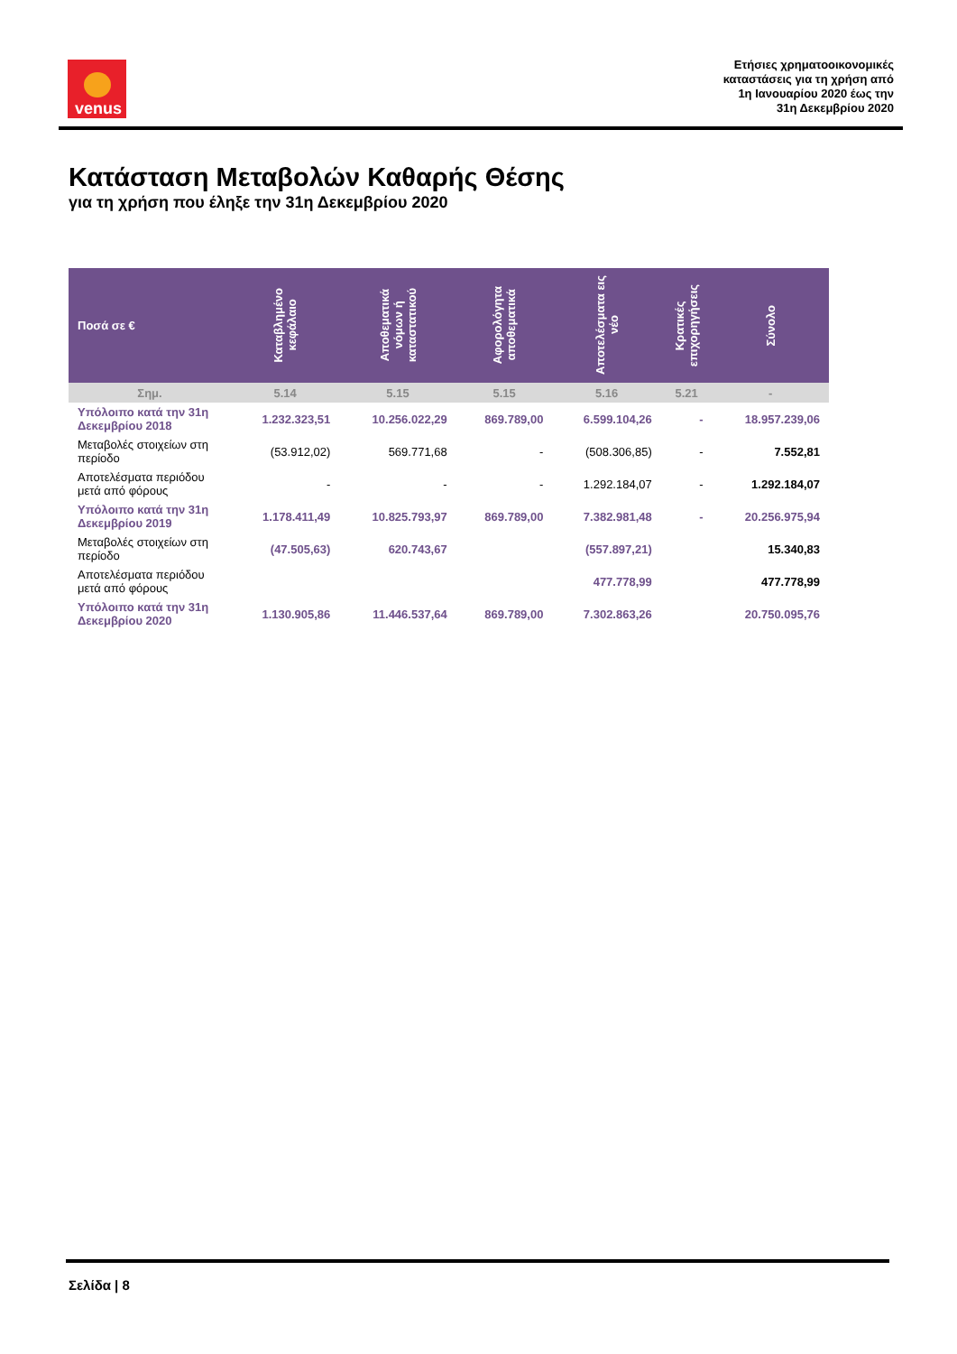venus
Ετήσιες χρηματοοικονομικές
καταστάσεις για τη χρήση από
1η Ιανουαρίου 2020 έως την
31η Δεκεμβρίου 2020
Κατάσταση Μεταβολών Καθαρής Θέσης
για τη χρήση που έληξε την 31η Δεκεμβρίου 2020
| Ποσά σε € | Καταβλημένο κεφάλαιο | Αποθεματικά νόμων ή καταστατικού | Αφορολόγητα αποθεματικά | Αποτελέσματα εις νέο | Κρατικές επιχορηγήσεις | Σύνολο |
| --- | --- | --- | --- | --- | --- | --- |
| Σημ. | 5.14 | 5.15 | 5.15 | 5.16 | 5.21 | - |
| Υπόλοιπο κατά την 31η Δεκεμβρίου 2018 | 1.232.323,51 | 10.256.022,29 | 869.789,00 | 6.599.104,26 | - | 18.957.239,06 |
| Μεταβολές στοιχείων στη περίοδο | (53.912,02) | 569.771,68 | - | (508.306,85) | - | 7.552,81 |
| Αποτελέσματα περιόδου μετά από φόρους | - | - | - | 1.292.184,07 | - | 1.292.184,07 |
| Υπόλοιπο κατά την 31η Δεκεμβρίου 2019 | 1.178.411,49 | 10.825.793,97 | 869.789,00 | 7.382.981,48 | - | 20.256.975,94 |
| Μεταβολές στοιχείων στη περίοδο | (47.505,63) | 620.743,67 | | (557.897,21) | | 15.340,83 |
| Αποτελέσματα περιόδου μετά από φόρους | | | | 477.778,99 | | 477.778,99 |
| Υπόλοιπο κατά την 31η Δεκεμβρίου 2020 | 1.130.905,86 | 11.446.537,64 | 869.789,00 | 7.302.863,26 | | 20.750.095,76 |
Σελίδα | 8